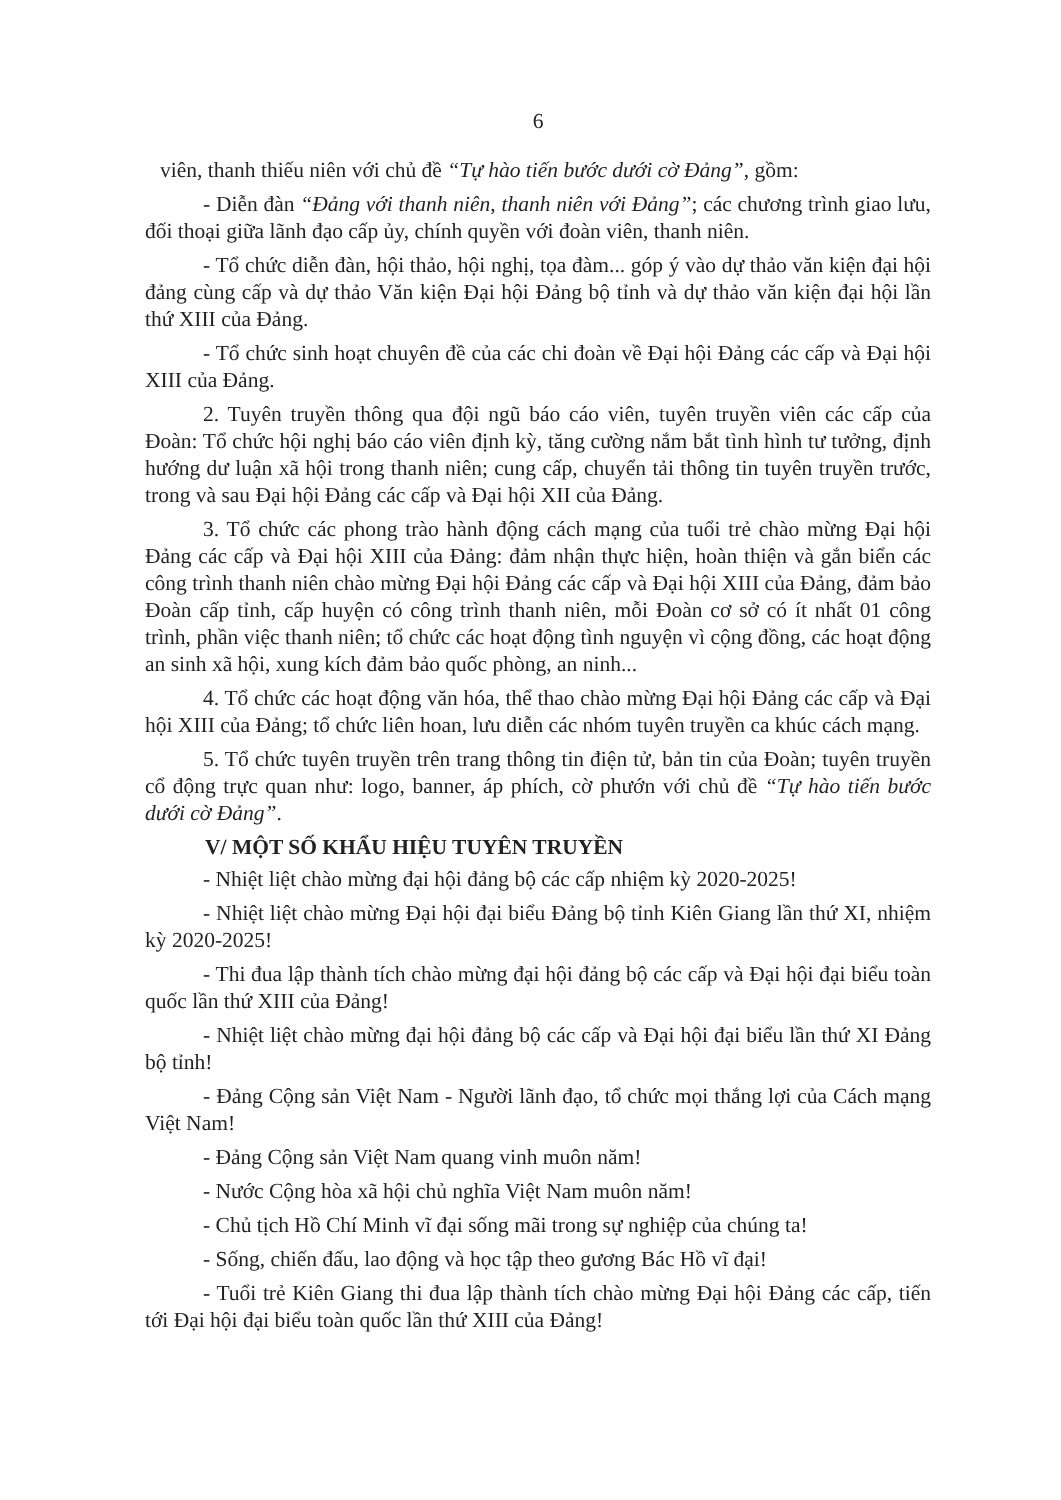6
viên, thanh thiếu niên với chủ đề “Tự hào tiến bước dưới cờ Đảng”, gồm:
- Diễn đàn “Đảng với thanh niên, thanh niên với Đảng”; các chương trình giao lưu, đối thoại giữa lãnh đạo cấp ủy, chính quyền với đoàn viên, thanh niên.
- Tổ chức diễn đàn, hội thảo, hội nghị, tọa đàm... góp ý vào dự thảo văn kiện đại hội đảng cùng cấp và dự thảo Văn kiện Đại hội Đảng bộ tỉnh và dự thảo văn kiện đại hội lần thứ XIII của Đảng.
- Tổ chức sinh hoạt chuyên đề của các chi đoàn về Đại hội Đảng các cấp và Đại hội XIII của Đảng.
2. Tuyên truyền thông qua đội ngũ báo cáo viên, tuyên truyền viên các cấp của Đoàn: Tổ chức hội nghị báo cáo viên định kỳ, tăng cường nắm bắt tình hình tư tưởng, định hướng dư luận xã hội trong thanh niên; cung cấp, chuyển tải thông tin tuyên truyền trước, trong và sau Đại hội Đảng các cấp và Đại hội XII của Đảng.
3. Tổ chức các phong trào hành động cách mạng của tuổi trẻ chào mừng Đại hội Đảng các cấp và Đại hội XIII của Đảng: đảm nhận thực hiện, hoàn thiện và gắn biển các công trình thanh niên chào mừng Đại hội Đảng các cấp và Đại hội XIII của Đảng, đảm bảo Đoàn cấp tỉnh, cấp huyện có công trình thanh niên, mỗi Đoàn cơ sở có ít nhất 01 công trình, phần việc thanh niên; tổ chức các hoạt động tình nguyện vì cộng đồng, các hoạt động an sinh xã hội, xung kích đảm bảo quốc phòng, an ninh...
4. Tổ chức các hoạt động văn hóa, thể thao chào mừng Đại hội Đảng các cấp và Đại hội XIII của Đảng; tổ chức liên hoan, lưu diễn các nhóm tuyên truyền ca khúc cách mạng.
5. Tổ chức tuyên truyền trên trang thông tin điện tử, bản tin của Đoàn; tuyên truyền cổ động trực quan như: logo, banner, áp phích, cờ phướn với chủ đề “Tự hào tiến bước dưới cờ Đảng”.
V/ MỘT SỐ KHẨU HIỆU TUYÊN TRUYỀN
- Nhiệt liệt chào mừng đại hội đảng bộ các cấp nhiệm kỳ 2020-2025!
- Nhiệt liệt chào mừng Đại hội đại biểu Đảng bộ tỉnh Kiên Giang lần thứ XI, nhiệm kỳ 2020-2025!
- Thi đua lập thành tích chào mừng đại hội đảng bộ các cấp và Đại hội đại biểu toàn quốc lần thứ XIII của Đảng!
- Nhiệt liệt chào mừng đại hội đảng bộ các cấp và Đại hội đại biểu lần thứ XI Đảng bộ tỉnh!
- Đảng Cộng sản Việt Nam - Người lãnh đạo, tổ chức mọi thắng lợi của Cách mạng Việt Nam!
- Đảng Cộng sản Việt Nam quang vinh muôn năm!
- Nước Cộng hòa xã hội chủ nghĩa Việt Nam muôn năm!
- Chủ tịch Hồ Chí Minh vĩ đại sống mãi trong sự nghiệp của chúng ta!
- Sống, chiến đấu, lao động và học tập theo gương Bác Hồ vĩ đại!
- Tuổi trẻ Kiên Giang thi đua lập thành tích chào mừng Đại hội Đảng các cấp, tiến tới Đại hội đại biểu toàn quốc lần thứ XIII của Đảng!